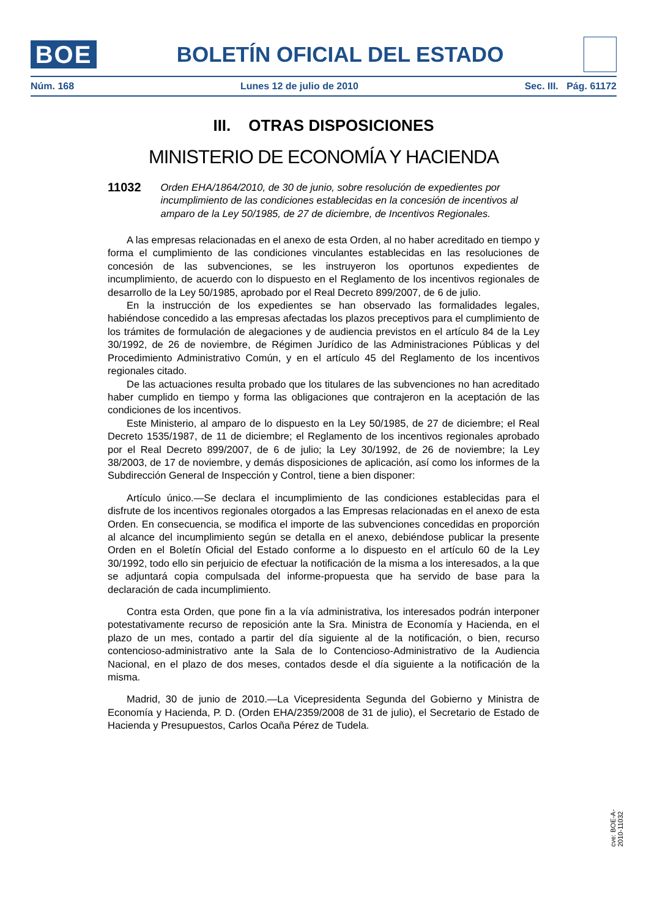BOE
BOLETÍN OFICIAL DEL ESTADO
Núm. 168 Lunes 12 de julio de 2010 Sec. III. Pág. 61172
III. OTRAS DISPOSICIONES
MINISTERIO DE ECONOMÍA Y HACIENDA
11032 Orden EHA/1864/2010, de 30 de junio, sobre resolución de expedientes por incumplimiento de las condiciones establecidas en la concesión de incentivos al amparo de la Ley 50/1985, de 27 de diciembre, de Incentivos Regionales.
A las empresas relacionadas en el anexo de esta Orden, al no haber acreditado en tiempo y forma el cumplimiento de las condiciones vinculantes establecidas en las resoluciones de concesión de las subvenciones, se les instruyeron los oportunos expedientes de incumplimiento, de acuerdo con lo dispuesto en el Reglamento de los incentivos regionales de desarrollo de la Ley 50/1985, aprobado por el Real Decreto 899/2007, de 6 de julio.
En la instrucción de los expedientes se han observado las formalidades legales, habiéndose concedido a las empresas afectadas los plazos preceptivos para el cumplimiento de los trámites de formulación de alegaciones y de audiencia previstos en el artículo 84 de la Ley 30/1992, de 26 de noviembre, de Régimen Jurídico de las Administraciones Públicas y del Procedimiento Administrativo Común, y en el artículo 45 del Reglamento de los incentivos regionales citado.
De las actuaciones resulta probado que los titulares de las subvenciones no han acreditado haber cumplido en tiempo y forma las obligaciones que contrajeron en la aceptación de las condiciones de los incentivos.
Este Ministerio, al amparo de lo dispuesto en la Ley 50/1985, de 27 de diciembre; el Real Decreto 1535/1987, de 11 de diciembre; el Reglamento de los incentivos regionales aprobado por el Real Decreto 899/2007, de 6 de julio; la Ley 30/1992, de 26 de noviembre; la Ley 38/2003, de 17 de noviembre, y demás disposiciones de aplicación, así como los informes de la Subdirección General de Inspección y Control, tiene a bien disponer:
Artículo único.—Se declara el incumplimiento de las condiciones establecidas para el disfrute de los incentivos regionales otorgados a las Empresas relacionadas en el anexo de esta Orden. En consecuencia, se modifica el importe de las subvenciones concedidas en proporción al alcance del incumplimiento según se detalla en el anexo, debiéndose publicar la presente Orden en el Boletín Oficial del Estado conforme a lo dispuesto en el artículo 60 de la Ley 30/1992, todo ello sin perjuicio de efectuar la notificación de la misma a los interesados, a la que se adjuntará copia compulsada del informe-propuesta que ha servido de base para la declaración de cada incumplimiento.
Contra esta Orden, que pone fin a la vía administrativa, los interesados podrán interponer potestativamente recurso de reposición ante la Sra. Ministra de Economía y Hacienda, en el plazo de un mes, contado a partir del día siguiente al de la notificación, o bien, recurso contencioso-administrativo ante la Sala de lo Contencioso-Administrativo de la Audiencia Nacional, en el plazo de dos meses, contados desde el día siguiente a la notificación de la misma.
Madrid, 30 de junio de 2010.—La Vicepresidenta Segunda del Gobierno y Ministra de Economía y Hacienda, P. D. (Orden EHA/2359/2008 de 31 de julio), el Secretario de Estado de Hacienda y Presupuestos, Carlos Ocaña Pérez de Tudela.
cve: BOE-A-2010-11032